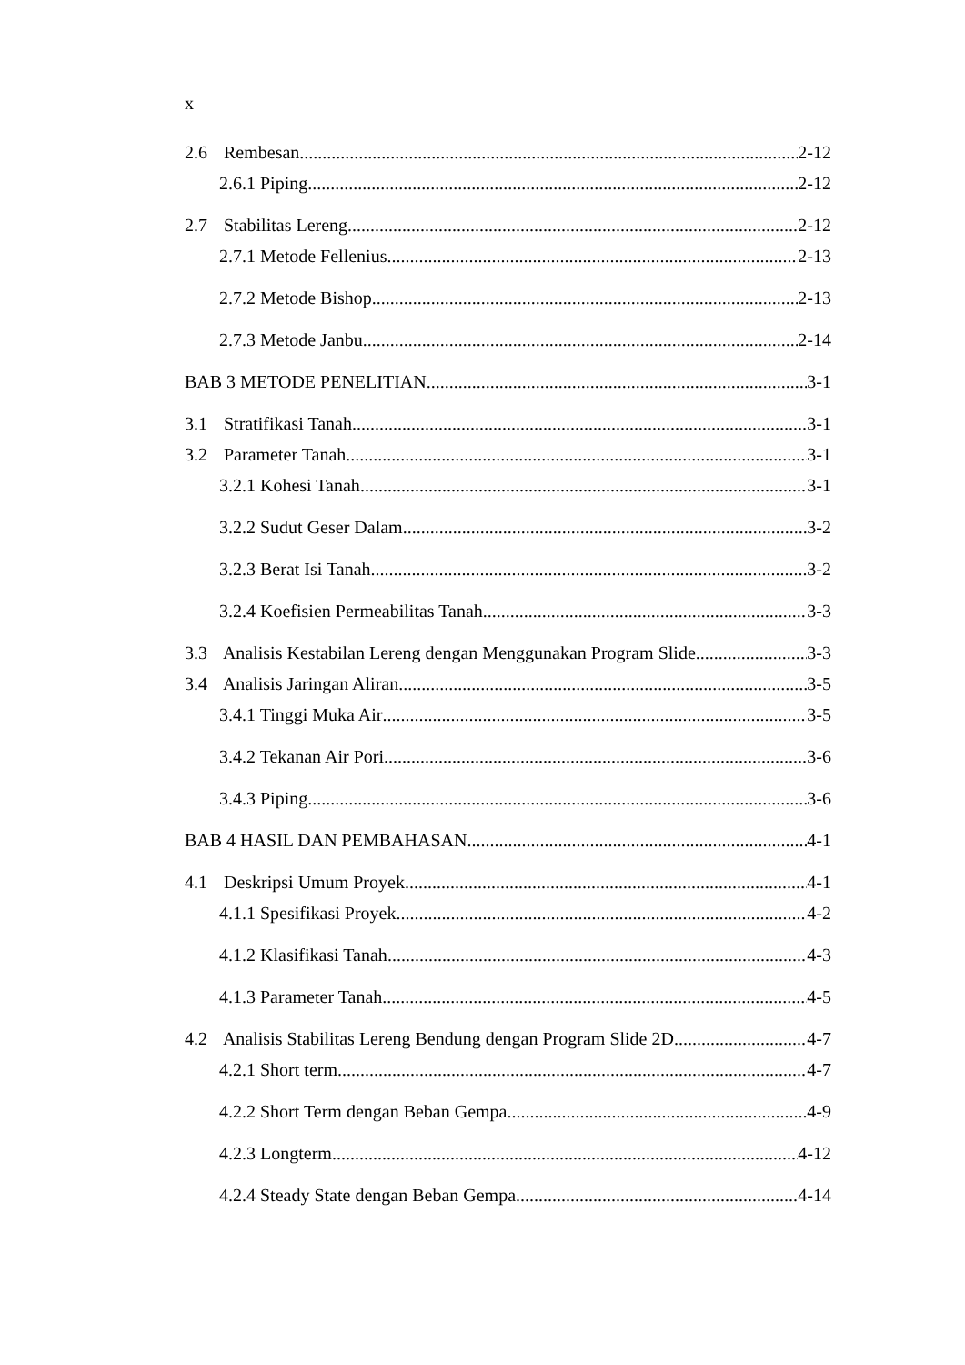x
2.6 Rembesan 2-12
2.6.1 Piping 2-12
2.7 Stabilitas Lereng 2-12
2.7.1 Metode Fellenius 2-13
2.7.2 Metode Bishop 2-13
2.7.3 Metode Janbu 2-14
BAB 3 METODE PENELITIAN 3-1
3.1 Stratifikasi Tanah 3-1
3.2 Parameter Tanah 3-1
3.2.1 Kohesi Tanah 3-1
3.2.2 Sudut Geser Dalam 3-2
3.2.3 Berat Isi Tanah 3-2
3.2.4 Koefisien Permeabilitas Tanah 3-3
3.3 Analisis Kestabilan Lereng dengan Menggunakan Program Slide 3-3
3.4 Analisis Jaringan Aliran 3-5
3.4.1 Tinggi Muka Air 3-5
3.4.2 Tekanan Air Pori 3-6
3.4.3 Piping 3-6
BAB 4 HASIL DAN PEMBAHASAN 4-1
4.1 Deskripsi Umum Proyek 4-1
4.1.1 Spesifikasi Proyek 4-2
4.1.2 Klasifikasi Tanah 4-3
4.1.3 Parameter Tanah 4-5
4.2 Analisis Stabilitas Lereng Bendung dengan Program Slide 2D 4-7
4.2.1 Short term 4-7
4.2.2 Short Term dengan Beban Gempa 4-9
4.2.3 Longterm 4-12
4.2.4 Steady State dengan Beban Gempa 4-14